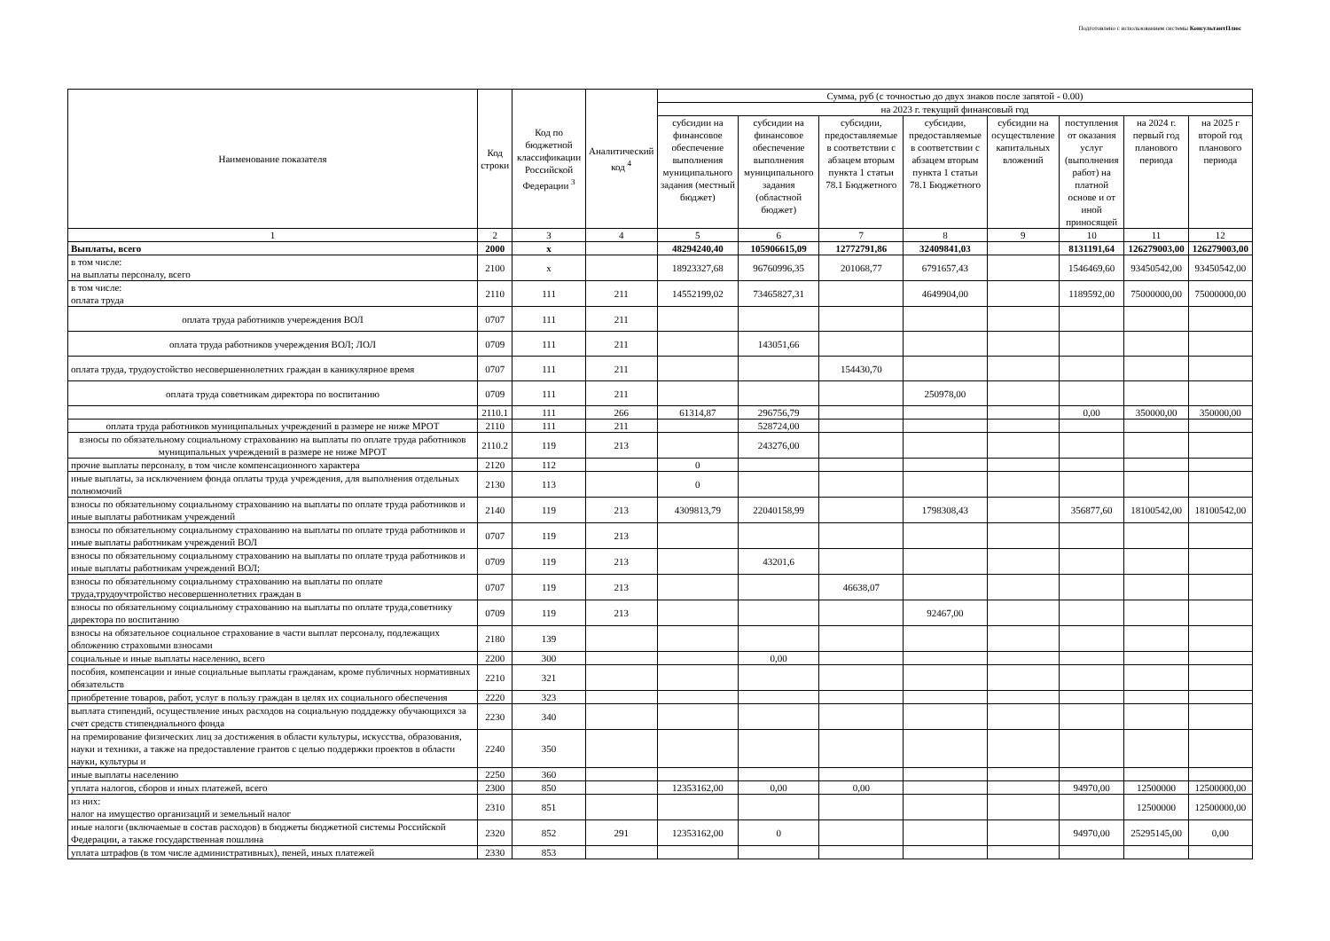Подготовлено с использованием системы КонсультантПлюс
| Наименование показателя | Код строки | Код по бюджетной классификации Российской Федерации <sup>3</sup> | Аналитический код <sup>4</sup> | Сумма, руб (с точностью до двух знаков после запятой - 0.00) | | | | | | | |
| --- | --- | --- | --- | --- | --- | --- | --- | --- | --- | --- | --- |
| | | | | на 2023 г. текущий финансовый год | | | | | | | |
| | | | | субсидии на финансовое обеспечение выполнения муниципального задания (местный бюджет) | субсидии на финансовое обеспечение выполнения муниципального задания (областной бюджет) | субсидии, предоставляемые в соответствии с абзацем вторым пункта 1 статьи 78.1 Бюджетного | субсидии, предоставляемые в соответствии с абзацем вторым пункта 1 статьи 78.1 Бюджетного | субсидии на осуществление капитальных вложений | поступления от оказания услуг (выполнения работ) на платной основе и от иной приносящей | на 2024 г. первый год планового периода | на 2025 г второй год планового периода |
| 1 | 2 | 3 | 4 | 5 | 6 | 7 | 8 | 9 | 10 | 11 | 12 |
| Выплаты, всего | 2000 | х | | 48294240,40 | 105906615,09 | 12772791,86 | 32409841,03 | | 8131191,64 | 126279003,00 | 126279003,00 |
| в том числе: на выплаты персоналу, всего | 2100 | х | | 18923327,68 | 96760996,35 | 201068,77 | 6791657,43 | | 1546469,60 | 93450542,00 | 93450542,00 |
| в том числе: оплата труда | 2110 | 111 | 211 | 14552199,02 | 73465827,31 | | 4649904,00 | | 1189592,00 | 75000000,00 | 75000000,00 |
| оплата труда работников учереждения ВОЛ | 0707 | 111 | 211 | | | | | | | | |
| оплата труда работников учереждения ВОЛ; ЛОЛ | 0709 | 111 | 211 | | 143051,66 | | | | | | |
| оплата труда, трудоустойство несовершеннолетних граждан в каникулярное время | 0707 | 111 | 211 | | | 154430,70 | | | | | |
| оплата труда советникам директора по воспитанию | 0709 | 111 | 211 | | | | 250978,00 | | | | |
| | 2110.1 | 111 | 266 | 61314,87 | 296756,79 | | | | 0,00 | 350000,00 | 350000,00 |
| оплата труда работников муниципальных учреждений в размере не ниже МРОТ | 2110 | 111 | 211 | | 528724,00 | | | | | | |
| взносы по обязательному социальному страхованию на выплаты по оплате труда работников муниципальных учреждений в размере не ниже МРОТ | 2110.2 | 119 | 213 | | 243276,00 | | | | | | |
| прочие выплаты персоналу, в том числе компенсационного характера | 2120 | 112 | | 0 | | | | | | | |
| иные выплаты, за исключением фонда оплаты труда учреждения, для выполнения отдельных полномочий | 2130 | 113 | | 0 | | | | | | | |
| взносы по обязательному социальному страхованию на выплаты по оплате труда работников и иные выплаты работникам учреждений | 2140 | 119 | 213 | 4309813,79 | 22040158,99 | | 1798308,43 | | 356877,60 | 18100542,00 | 18100542,00 |
| взносы по обязательному социальному страхованию на выплаты по оплате труда работников и иные выплаты работникам учреждений ВОЛ | 0707 | 119 | 213 | | | | | | | | |
| взносы по обязательному социальному страхованию на выплаты по оплате труда работников и иные выплаты работникам учреждений ВОЛ; | 0709 | 119 | 213 | | 43201,6 | | | | | | |
| взносы по обязательному социальному страхованию на выплаты по оплате труда,трудоучтройство несовершеннолетних граждан в | 0707 | 119 | 213 | | | 46638,07 | | | | | |
| взносы по обязательному социальному страхованию на выплаты по оплате труда,советнику директора по воспитанию | 0709 | 119 | 213 | | | | 92467,00 | | | | |
| взносы на обязательное социальное страхование в части выплат персоналу, подлежащих обложению страховыми взносами | 2180 | 139 | | | | | | | | | |
| социальные и иные выплаты населению, всего | 2200 | 300 | | | 0,00 | | | | | | |
| пособия, компенсации и иные социальные выплаты гражданам, кроме публичных нормативных обязательств | 2210 | 321 | | | | | | | | | |
| приобретение товаров, работ, услуг в пользу граждан в целях их социального обеспечения | 2220 | 323 | | | | | | | | | |
| выплата стипендий, осуществление иных расходов на социальную подддежку обучающихся за счет средств стипендиального фонда | 2230 | 340 | | | | | | | | | |
| на премирование физических лиц за достижения в области культуры, искусства, образования, науки и техники, а также на предоставление грантов с целью поддержки проектов в области науки, культуры и | 2240 | 350 | | | | | | | | | |
| иные выплаты населению | 2250 | 360 | | | | | | | | | |
| уплата налогов, сборов и иных платежей, всего | 2300 | 850 | | 12353162,00 | 0,00 | 0,00 | | | 94970,00 | 12500000 | 12500000,00 |
| из них: налог на имущество организаций и земельный налог | 2310 | 851 | | | | | | | | 12500000 | 12500000,00 |
| иные налоги (включаемые в состав расходов) в бюджеты бюджетной системы Российской Федерации, а также государственная пошлина | 2320 | 852 | 291 | 12353162,00 | 0 | | | | 94970,00 | 25295145,00 | 0,00 |
| уплата штрафов (в том числе административных), пеней, иных платежей | 2330 | 853 | | | | | | | | | |